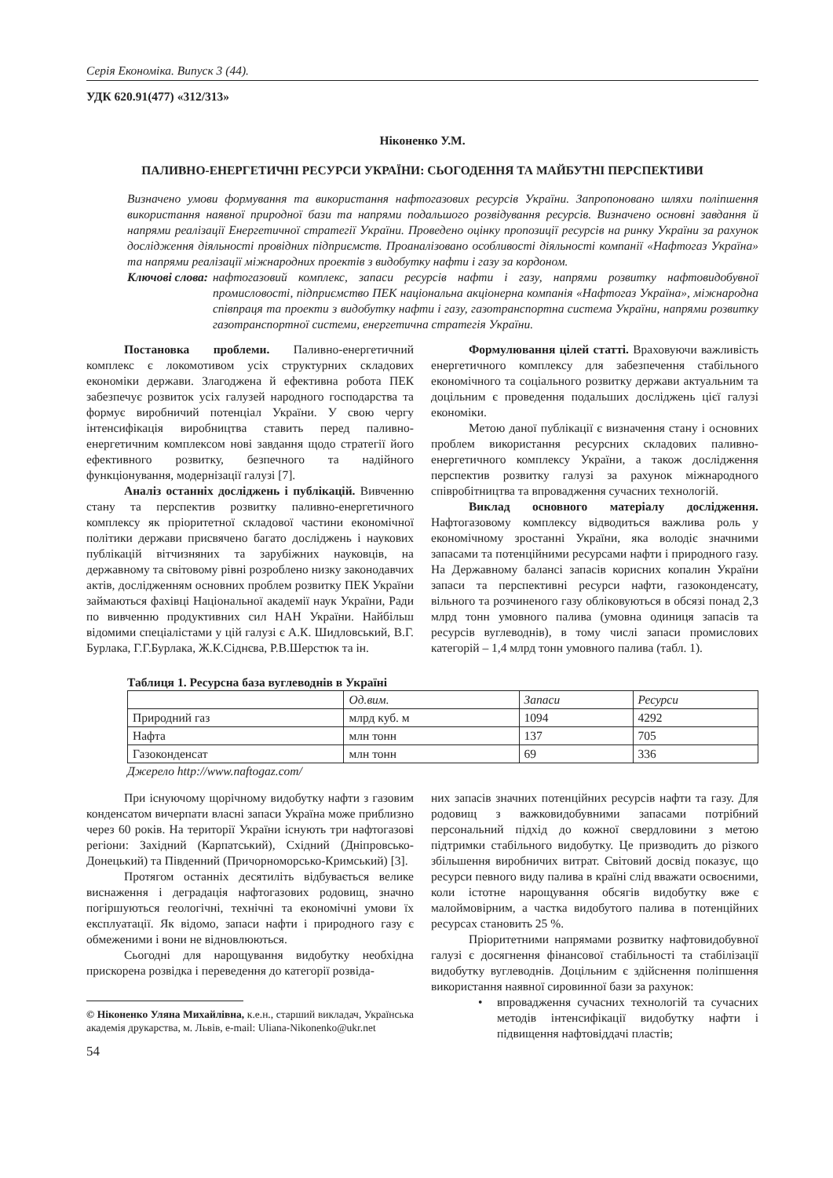Серія Економіка. Випуск 3 (44).
УДК 620.91(477) «312/313»
Ніконенко У.М.
ПАЛИВНО-ЕНЕРГЕТИЧНІ РЕСУРСИ УКРАЇНИ: СЬОГОДЕННЯ ТА МАЙБУТНІ ПЕРСПЕКТИВИ
Визначено умови формування та використання нафтогазових ресурсів України. Запропоновано шляхи поліпшення використання наявної природної бази та напрями подальшого розвідування ресурсів. Визначено основні завдання й напрями реалізації Енергетичної стратегії України. Проведено оцінку пропозиції ресурсів на ринку України за рахунок дослідження діяльності провідних підприємств. Проаналізовано особливості діяльності компанії «Нафтогаз Україна» та напрями реалізації міжнародних проектів з видобутку нафти і газу за кордоном.
Ключові слова: нафтогазовий комплекс, запаси ресурсів нафти і газу, напрями розвитку нафтовидобувної промисловості, підприємство ПЕК національна акціонерна компанія «Нафтогаз Україна», міжнародна співпраця та проекти з видобутку нафти і газу, газотранспортна система України, напрями розвитку газотранспортної системи, енергетична стратегія України.
Постановка проблеми. Паливно-енергетичний комплекс є локомотивом усіх структурних складових економіки держави. Злагоджена й ефективна робота ПЕК забезпечує розвиток усіх галузей народного господарства та формує виробничий потенціал України. У свою чергу інтенсифікація виробництва ставить перед паливно-енергетичним комплексом нові завдання щодо стратегії його ефективного розвитку, безпечного та надійного функціонування, модернізації галузі [7].
Аналіз останніх досліджень і публікацій. Вивченню стану та перспектив розвитку паливно-енергетичного комплексу як пріоритетної складової частини економічної політики держави присвячено багато досліджень і наукових публікацій вітчизняних та зарубіжних науковців, на державному та світовому рівні розроблено низку законодавчих актів, дослідженням основних проблем розвитку ПЕК України займаються фахівці Національної академії наук України, Ради по вивченню продуктивних сил НАН України. Найбільш відомими спеціалістами у цій галузі є А.К. Шидловський, В.Г. Бурлака, Г.Г.Бурлака, Ж.К.Сіднєва, Р.В.Шерстюк та ін.
Формулювання цілей статті. Враховуючи важливість енергетичного комплексу для забезпечення стабільного економічного та соціального розвитку держави актуальним та доцільним є проведення подальших досліджень цієї галузі економіки.
Метою даної публікації є визначення стану і основних проблем використання ресурсних складових паливно-енергетичного комплексу України, а також дослідження перспектив розвитку галузі за рахунок міжнародного співробітництва та впровадження сучасних технологій.
Виклад основного матеріалу дослідження. Нафтогазовому комплексу відводиться важлива роль у економічному зростанні України, яка володіє значними запасами та потенційними ресурсами нафти і природного газу. На Державному балансі запасів корисних копалин України запаси та перспективні ресурси нафти, газоконденсату, вільного та розчиненого газу обліковуються в обсязі понад 2,3 млрд тонн умовного палива (умовна одиниця запасів та ресурсів вуглеводнів), в тому числі запаси промислових категорій – 1,4 млрд тонн умовного палива (табл. 1).
Таблиця 1. Ресурсна база вуглеводнів в Україні
| | Од.вим. | Запаси | Ресурси |
| Природний газ | млрд куб. м | 1094 | 4292 |
| Нафта | млн тонн | 137 | 705 |
| Газоконденсат | млн тонн | 69 | 336 |
Джерело http://www.naftogaz.com/
При існуючому щорічному видобутку нафти з газовим конденсатом вичерпати власні запаси Україна може приблизно через 60 років. На території України існують три нафтогазові регіони: Західний (Карпатський), Східний (Дніпровсько-Донецький) та Південний (Причорноморсько-Кримський) [3].
Протягом останніх десятиліть відбувається велике виснаження і деградація нафтогазових родовищ, значно погіршуються геологічні, технічні та економічні умови їх експлуатації. Як відомо, запаси нафти і природного газу є обмеженими і вони не відновлюються.
Сьогодні для нарощування видобутку необхідна прискорена розвідка і переведення до категорії розвіда-
© Ніконенко Уляна Михайлівна, к.е.н., старший викладач, Українська академія друкарства, м. Львів, e-mail: Uliana-Nikonenko@ukr.net
54
них запасів значних потенційних ресурсів нафти та газу. Для родовищ з важковидобувними запасами потрібний персональний підхід до кожної свердловини з метою підтримки стабільного видобутку. Це призводить до різкого збільшення виробничих витрат. Світовий досвід показує, що ресурси певного виду палива в країні слід вважати освоєними, коли істотне нарощування обсягів видобутку вже є малоймовірним, а частка видобутого палива в потенційних ресурсах становить 25 %.
Пріоритетними напрямами розвитку нафтовидобувної галузі є досягнення фінансової стабільності та стабілізації видобутку вуглеводнів. Доцільним є здійснення поліпшення використання наявної сировинної бази за рахунок:
• впровадження сучасних технологій та сучасних методів інтенсифікації видобутку нафти і підвищення нафтовіддачі пластів;